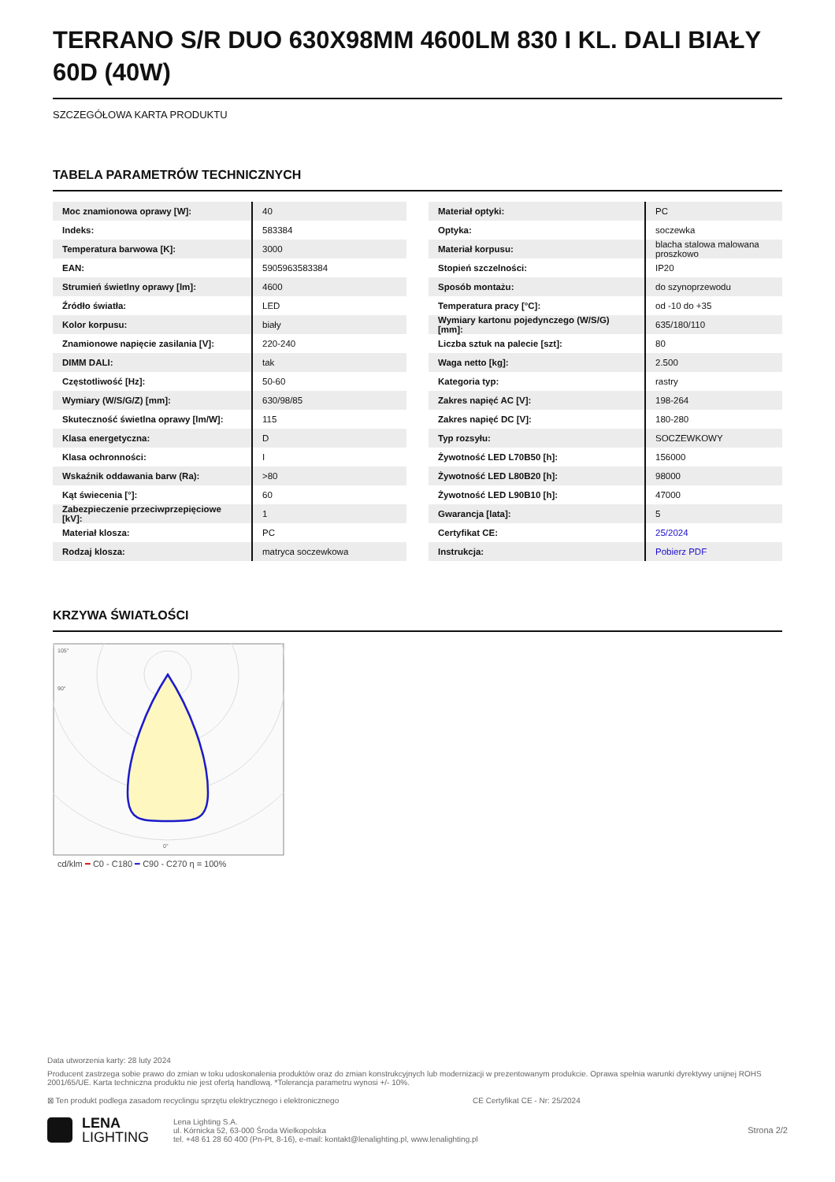TERRANO S/R DUO 630X98MM 4600LM 830 I KL. DALI BIAŁY 60D (40W)
SZCZEGÓŁOWA KARTA PRODUKTU
TABELA PARAMETRÓW TECHNICZNYCH
| Moc znamionowa oprawy [W]: | 40 |
| Indeks: | 583384 |
| Temperatura barwowa [K]: | 3000 |
| EAN: | 5905963583384 |
| Strumień świetlny oprawy [lm]: | 4600 |
| Źródło światła: | LED |
| Kolor korpusu: | biały |
| Znamionowe napięcie zasilania [V]: | 220-240 |
| DIMM DALI: | tak |
| Częstotliwość [Hz]: | 50-60 |
| Wymiary (W/S/G/Z) [mm]: | 630/98/85 |
| Skuteczność świetlna oprawy [lm/W]: | 115 |
| Klasa energetyczna: | D |
| Klasa ochronności: | I |
| Wskaźnik oddawania barw (Ra): | >80 |
| Kąt świecenia [°]: | 60 |
| Zabezpieczenie przeciwprzepięciowe [kV]: | 1 |
| Materiał klosza: | PC |
| Rodzaj klosza: | matryca soczewkowa |
| Materiał optyki: | PC |
| Optyka: | soczewka |
| Materiał korpusu: | blacha stalowa malowana proszkowo |
| Stopień szczelności: | IP20 |
| Sposób montażu: | do szynoprzewodu |
| Temperatura pracy [°C]: | od -10 do +35 |
| Wymiary kartonu pojedynczego (W/S/G) [mm]: | 635/180/110 |
| Liczba sztuk na palecie [szt]: | 80 |
| Waga netto [kg]: | 2.500 |
| Kategoria typ: | rastry |
| Zakres napięć AC [V]: | 198-264 |
| Zakres napięć DC [V]: | 180-280 |
| Typ rozsyłu: | SOCZEWKOWY |
| Żywotność LED L70B50 [h]: | 156000 |
| Żywotność LED L80B20 [h]: | 98000 |
| Żywotność LED L90B10 [h]: | 47000 |
| Gwarancja [lata]: | 5 |
| Certyfikat CE: | 25/2024 |
| Instrukcja: | Pobierz PDF |
KRZYWA ŚWIATŁOŚCI
105°
90°
0°
cd/klm ━ C0 - C180 ━ C90 - C270 η = 100%
Data utworzenia karty: 28 luty 2024
Producent zastrzega sobie prawo do zmian w toku udoskonalenia produktów oraz do zmian konstrukcyjnych lub modernizacji w prezentowanym produkcie. Oprawa spełnia warunki dyrektywy unijnej ROHS 2001/65/UE. Karta techniczna produktu nie jest ofertą handlową. *Tolerancja parametru wynosi +/- 10%.
⊠ Ten produkt podlega zasadom recyclingu sprzętu elektrycznego i elektronicznego CE Certyfikat CE - Nr: 25/2024
LENA
LIGHTING
Lena Lighting S.A.
ul. Kórnicka 52, 63-000 Środa Wielkopolska
tel. +48 61 28 60 400 (Pn-Pt, 8-16), e-mail: kontakt@lenalighting.pl, www.lenalighting.pl
Strona 2/2